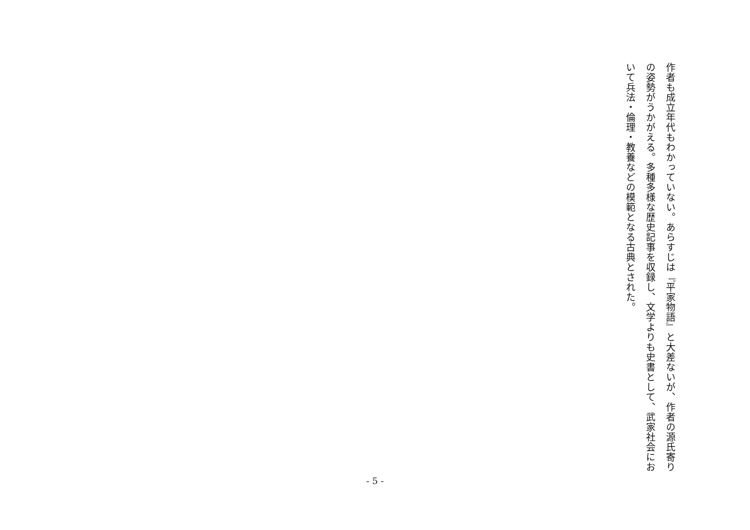作者も成立年代もわかっていない。あらすじは『平家物語』と大差ないが、作者の源氏寄りの姿勢がうかがえる。多種多様な歴史記事を収録し、文学よりも史書として、武家社会において兵法・倫理・教養などの模範となる古典とされた。
- 5 -